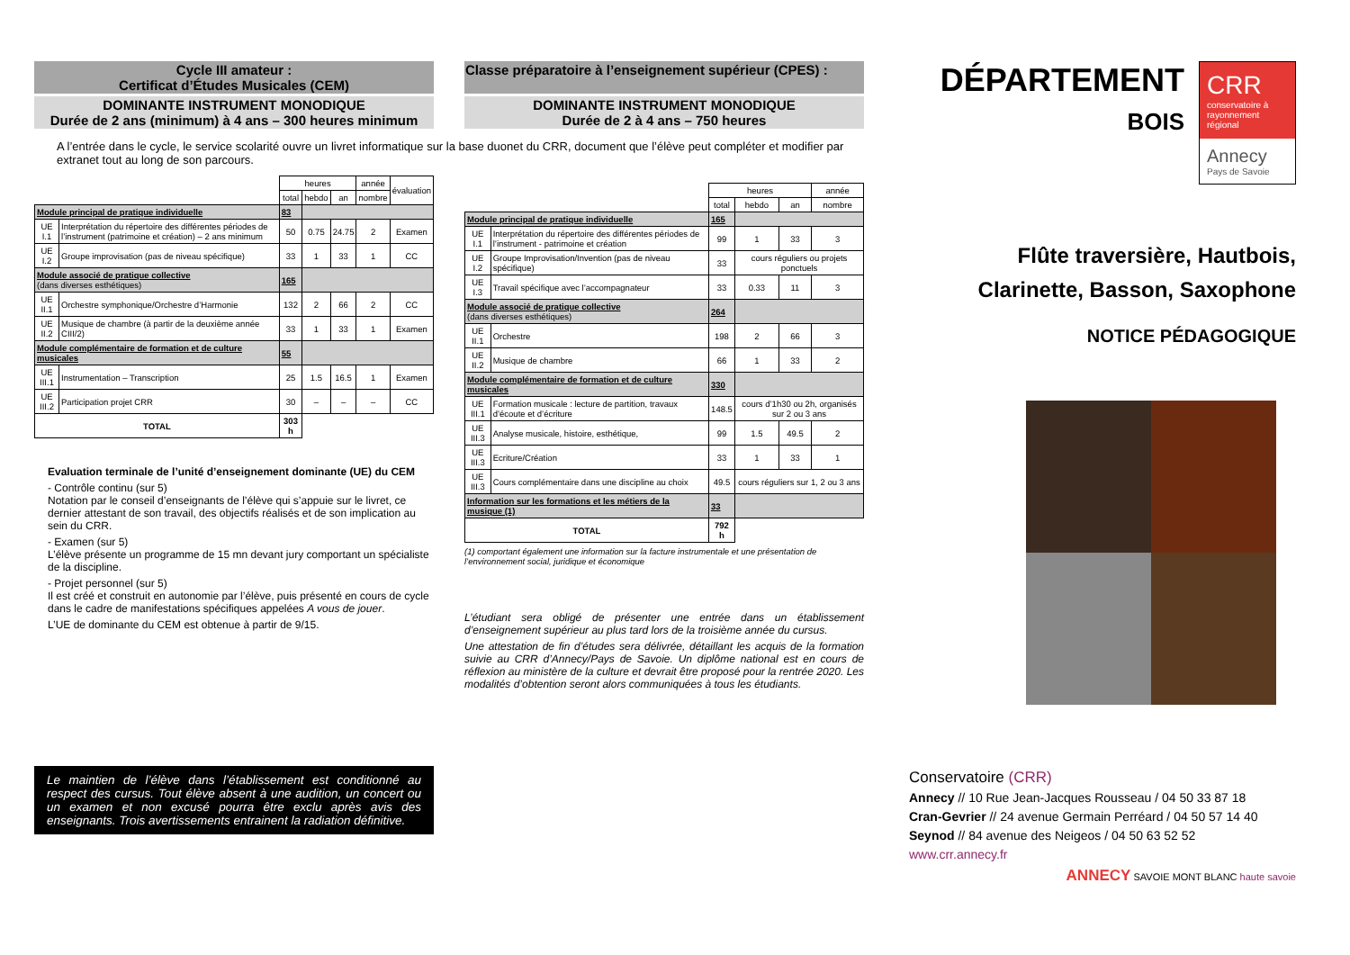Cycle III amateur :
Certificat d’Études Musicales (CEM)
DOMINANTE INSTRUMENT MONODIQUE
Durée de 2 ans (minimum) à 4 ans – 300 heures minimum
A l’entrée dans le cycle, le service scolarité ouvre un livret informatique sur la base duonet du CRR, document que l’élève peut compléter et modifier par extranet tout au long de son parcours.
| | | heures | | | année | évaluation |
| | | total | hebdo | an | nombre | |
| Module principal de pratique individuelle | | 83 | | | | |
| UE I.1 | Interprétation du répertoire des différentes périodes de l’instrument (patrimoine et création) – 2 ans minimum | 50 | 0.75 | 24.75 | 2 | Examen |
| UE I.2 | Groupe improvisation (pas de niveau spécifique) | 33 | 1 | 33 | 1 | CC |
| Module associé de pratique collective (dans diverses esthétiques) | | 165 | | | | |
| UE II.1 | Orchestre symphonique/Orchestre d’Harmonie | 132 | 2 | 66 | 2 | CC |
| UE II.2 | Musique de chambre (à partir de la deuxième année CIII/2) | 33 | 1 | 33 | 1 | Examen |
| Module complémentaire de formation et de culture musicales | | 55 | | | | |
| UE III.1 | Instrumentation – Transcription | 25 | 1.5 | 16.5 | 1 | Examen |
| UE III.2 | Participation projet CRR | 30 | – | – | – | CC |
| TOTAL | | 303 h | | | | |
Evaluation terminale de l’unité d’enseignement dominante (UE) du CEM
- Contrôle continu (sur 5)
Notation par le conseil d’enseignants de l’élève qui s’appuie sur le livret, ce dernier attestant de son travail, des objectifs réalisés et de son implication au sein du CRR.
- Examen (sur 5)
L’élève présente un programme de 15 mn devant jury comportant un spécialiste de la discipline.
- Projet personnel (sur 5)
Il est créé et construit en autonomie par l’élève, puis présenté en cours de cycle dans le cadre de manifestations spécifiques appelées A vous de jouer.
L’UE de dominante du CEM est obtenue à partir de 9/15.
Le maintien de l’élève dans l’établissement est conditionné au respect des cursus. Tout élève absent à une audition, un concert ou un examen et non excusé pourra être exclu après avis des enseignants. Trois avertissements entrainent la radiation définitive.
Classe préparatoire à l’enseignement supérieur (CPES) :
DOMINANTE INSTRUMENT MONODIQUE
Durée de 2 à 4 ans – 750 heures
| | | heures | | | année |
| | | total | hebdo | an | nombre |
| Module principal de pratique individuelle | | 165 | | | |
| UE I.1 | Interprétation du répertoire des différentes périodes de l’instrument - patrimoine et création | 99 | 1 | 33 | 3 |
| UE I.2 | Groupe Improvisation/Invention (pas de niveau spécifique) | 33 | cours réguliers ou projets ponctuels | | |
| UE I.3 | Travail spécifique avec l’accompagnateur | 33 | 0.33 | 11 | 3 |
| Module associé de pratique collective (dans diverses esthétiques) | | 264 | | | |
| UE II.1 | Orchestre | 198 | 2 | 66 | 3 |
| UE II.2 | Musique de chambre | 66 | 1 | 33 | 2 |
| Module complémentaire de formation et de culture musicales | | 330 | | | |
| UE III.1 | Formation musicale : lecture de partition, travaux d’écoute et d’écriture | 148.5 | cours d’1h30 ou 2h, organisés sur 2 ou 3 ans | | |
| UE III.3 | Analyse musicale, histoire, esthétique, | 99 | 1.5 | 49.5 | 2 |
| UE III.3 | Ecriture/Création | 33 | 1 | 33 | 1 |
| UE III.3 | Cours complémentaire dans une discipline au choix | 49.5 | cours réguliers sur 1, 2 ou 3 ans | | |
| Information sur les formations et les métiers de la musique (1) | | 33 | | | |
| TOTAL | | 792 h | | | |
(1) comportant également une information sur la facture instrumentale et une présentation de l’environnement social, juridique et économique
L’étudiant sera obligé de présenter une entrée dans un établissement d’enseignement supérieur au plus tard lors de la troisième année du cursus.
Une attestation de fin d’études sera délivrée, détaillant les acquis de la formation suivie au CRR d’Annecy/Pays de Savoie. Un diplôme national est en cours de réflexion au ministère de la culture et devrait être proposé pour la rentrée 2020. Les modalités d’obtention seront alors communiquées à tous les étudiants.
DÉPARTEMENT
BOIS
CRR
conservatoire à rayonnement régional
Annecy
Pays de Savoie
Flûte traversière, Hautbois, Clarinette, Basson, Saxophone
NOTICE PÉDAGOGIQUE
Conservatoire (CRR)
Annecy // 10 Rue Jean-Jacques Rousseau / 04 50 33 87 18
Cran-Gevrier // 24 avenue Germain Perréard / 04 50 57 14 40
Seynod // 84 avenue des Neigeos / 04 50 63 52 52
www.crr.annecy.fr
ANNECY SAVOIE MONT BLANC haute savoie